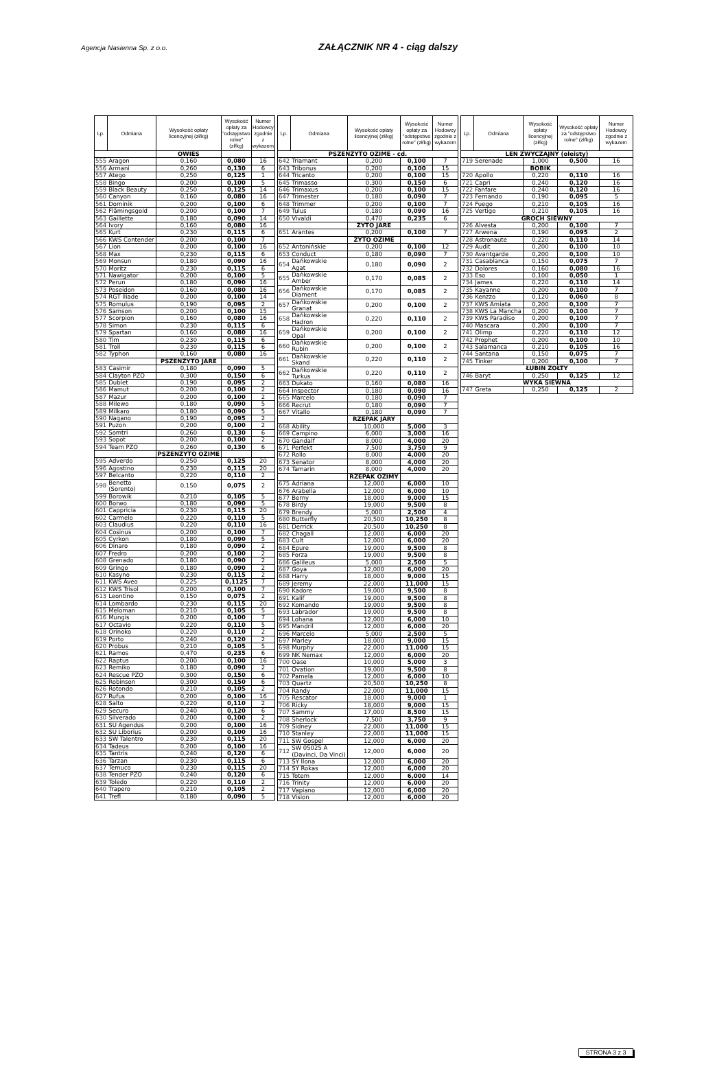Agencja Nasienna Sp. z o.o.
ZAŁĄCZNIK NR 4 - ciąg dalszy
| Lp. | Odmiana | Wysokość opłaty licencyjnej (zł/kg) | Wysokość opłaty za "odstępstwo rolne" (zł/kg) | Numer Hodowcy zgodnie z wykazem |
| --- | --- | --- | --- | --- |
| | | OWIES | | |
| 555 | Aragon | 0,160 | 0,080 | 16 |
| 556 | Armani | 0,260 | 0,130 | 6 |
| 557 | Atego | 0,250 | 0,125 | 1 |
| 558 | Bingo | 0,200 | 0,100 | 5 |
| 559 | Black Beauty | 0,250 | 0,125 | 14 |
| 560 | Canyon | 0,160 | 0,080 | 16 |
| 561 | Dominik | 0,200 | 0,100 | 6 |
| 562 | Flämingsgold | 0,200 | 0,100 | 7 |
| 563 | Gaillette | 0,180 | 0,090 | 14 |
| 564 | Ivory | 0,160 | 0,080 | 16 |
| 565 | Kurt | 0,230 | 0,115 | 6 |
| 566 | KWS Contender | 0,200 | 0,100 | 7 |
| 567 | Lion | 0,200 | 0,100 | 16 |
| 568 | Max | 0,230 | 0,115 | 6 |
| 569 | Monsun | 0,180 | 0,090 | 16 |
| 570 | Moritz | 0,230 | 0,115 | 6 |
| 571 | Nawigator | 0,200 | 0,100 | 5 |
| 572 | Perun | 0,180 | 0,090 | 16 |
| 573 | Poseidon | 0,160 | 0,080 | 16 |
| 574 | RGT Iliade | 0,200 | 0,100 | 14 |
| 575 | Romulus | 0,190 | 0,095 | 2 |
| 576 | Samson | 0,200 | 0,100 | 15 |
| 577 | Scorpion | 0,160 | 0,080 | 16 |
| 578 | Simon | 0,230 | 0,115 | 6 |
| 579 | Spartan | 0,160 | 0,080 | 16 |
| 580 | Tim | 0,230 | 0,115 | 6 |
| 581 | Troll | 0,230 | 0,115 | 6 |
| 582 | Typhon | 0,160 | 0,080 | 16 |
| | | PSZENŻYTO JARE | | |
| 583 | Casimir | 0,180 | 0,090 | 5 |
| 584 | Clayton PZO | 0,300 | 0,150 | 6 |
| 585 | Dublet | 0,190 | 0,095 | 2 |
| 586 | Mamut | 0,200 | 0,100 | 2 |
| 587 | Mazur | 0,200 | 0,100 | 2 |
| 588 | Milewo | 0,180 | 0,090 | 5 |
| 589 | Milkaro | 0,180 | 0,090 | 5 |
| 590 | Nagano | 0,190 | 0,095 | 2 |
| 591 | Puzon | 0,200 | 0,100 | 2 |
| 592 | Somtri | 0,260 | 0,130 | 6 |
| 593 | Sopot | 0,200 | 0,100 | 2 |
| 594 | Team PZO | 0,260 | 0,130 | 6 |
| | | PSZENŻYTO OZIME | | |
| 595 | Adverdo | 0,250 | 0,125 | 20 |
| 596 | Agostino | 0,230 | 0,115 | 20 |
| 597 | Belcanto | 0,220 | 0,110 | 2 |
| 598 | Benetto (Sorento) | 0,150 | 0,075 | 2 |
| 599 | Borowik | 0,210 | 0,105 | 5 |
| 600 | Borwo | 0,180 | 0,090 | 5 |
| 601 | Cappricia | 0,230 | 0,115 | 20 |
| 602 | Carmelo | 0,220 | 0,110 | 5 |
| 603 | Claudius | 0,220 | 0,110 | 16 |
| 604 | Cosinus | 0,200 | 0,100 | 7 |
| 605 | Cyrkon | 0,180 | 0,090 | 5 |
| 606 | Dinaro | 0,180 | 0,090 | 2 |
| 607 | Fredro | 0,200 | 0,100 | 2 |
| 608 | Grenado | 0,180 | 0,090 | 2 |
| 609 | Gringo | 0,180 | 0,090 | 2 |
| 610 | Kasyno | 0,230 | 0,115 | 2 |
| 611 | KWS Aveo | 0,225 | 0,1125 | 7 |
| 612 | KWS Trisol | 0,200 | 0,100 | 7 |
| 613 | Leontino | 0,150 | 0,075 | 2 |
| 614 | Lombardo | 0,230 | 0,115 | 20 |
| 615 | Meloman | 0,210 | 0,105 | 5 |
| 616 | Mungis | 0,200 | 0,100 | 7 |
| 617 | Octavio | 0,220 | 0,110 | 5 |
| 618 | Orinoko | 0,220 | 0,110 | 2 |
| 619 | Porto | 0,240 | 0,120 | 2 |
| 620 | Probus | 0,210 | 0,105 | 5 |
| 621 | Ramos | 0,470 | 0,235 | 6 |
| 622 | Raptus | 0,200 | 0,100 | 16 |
| 623 | Remiko | 0,180 | 0,090 | 2 |
| 624 | Rescue PZO | 0,300 | 0,150 | 6 |
| 625 | Robinson | 0,300 | 0,150 | 6 |
| 626 | Rotondo | 0,210 | 0,105 | 2 |
| 627 | Rufus | 0,200 | 0,100 | 16 |
| 628 | Salto | 0,220 | 0,110 | 2 |
| 629 | Securo | 0,240 | 0,120 | 6 |
| 630 | Silverado | 0,200 | 0,100 | 2 |
| 631 | SU Agendus | 0,200 | 0,100 | 16 |
| 632 | SU Liborius | 0,200 | 0,100 | 16 |
| 633 | SW Talentro | 0,230 | 0,115 | 20 |
| 634 | Tadeus | 0,200 | 0,100 | 16 |
| 635 | Tantris | 0,240 | 0,120 | 6 |
| 636 | Tarzan | 0,230 | 0,115 | 6 |
| 637 | Temuco | 0,230 | 0,115 | 20 |
| 638 | Tender PZO | 0,240 | 0,120 | 6 |
| 639 | Toledo | 0,220 | 0,110 | 2 |
| 640 | Trapero | 0,210 | 0,105 | 2 |
| 641 | Trefl | 0,180 | 0,090 | 5 |
| Lp. | Odmiana | Wysokość opłaty licencyjnej (zł/kg) | Wysokość opłaty za "odstępstwo rolne" (zł/kg) | Numer Hodowcy zgodnie z wykazem |
| --- | --- | --- | --- | --- |
| PSZENŻYTO OZIME - cd. | | | | |
| 642 | Triamant | 0,200 | 0,100 | 7 |
| 643 | Tribonus | 0,200 | 0,100 | 15 |
| 644 | Tricanto | 0,200 | 0,100 | 15 |
| 645 | Trimasso | 0,300 | 0,150 | 6 |
| 646 | Trimaxus | 0,200 | 0,100 | 15 |
| 647 | Trimester | 0,180 | 0,090 | 7 |
| 648 | Trimmer | 0,200 | 0,100 | 7 |
| 649 | Tulus | 0,180 | 0,090 | 16 |
| 650 | Vivaldi | 0,470 | 0,235 | 6 |
| | | ŻYTO JARE | | |
| 651 | Arantes | 0,200 | 0,100 | 7 |
| | | ŻYTO OZIME | | |
| 652 | Antonińskie | 0,200 | 0,100 | 12 |
| 653 | Conduct | 0,180 | 0,090 | 7 |
| 654 | Dańkowskie Agat | 0,180 | 0,090 | 2 |
| 655 | Dańkowskie Amber | 0,170 | 0,085 | 2 |
| 656 | Dańkowskie Diament | 0,170 | 0,085 | 2 |
| 657 | Dańkowskie Granat | 0,200 | 0,100 | 2 |
| 658 | Dańkowskie Hadron | 0,220 | 0,110 | 2 |
| 659 | Dańkowskie Opal | 0,200 | 0,100 | 2 |
| 660 | Dańkowskie Rubin | 0,200 | 0,100 | 2 |
| 661 | Dańkowskie Skand | 0,220 | 0,110 | 2 |
| 662 | Dańkowskie Turkus | 0,220 | 0,110 | 2 |
| 663 | Dukato | 0,160 | 0,080 | 16 |
| 664 | Inspector | 0,180 | 0,090 | 16 |
| 665 | Marcelo | 0,180 | 0,090 | 7 |
| 666 | Recrut | 0,180 | 0,090 | 7 |
| 667 | Vitallo | 0,180 | 0,090 | 7 |
| | | RZEPAK JARY | | |
| 668 | Ability | 10,000 | 5,000 | 3 |
| 669 | Campino | 6,000 | 3,000 | 16 |
| 670 | Gandalf | 8,000 | 4,000 | 20 |
| 671 | Perfekt | 7,500 | 3,750 | 9 |
| 672 | Rollo | 8,000 | 4,000 | 20 |
| 673 | Senator | 8,000 | 4,000 | 20 |
| 674 | Tamarin | 8,000 | 4,000 | 20 |
| | | RZEPAK OZIMY | | |
| 675 | Adriana | 12,000 | 6,000 | 10 |
| 676 | Arabella | 12,000 | 6,000 | 10 |
| 677 | Berny | 18,000 | 9,000 | 15 |
| 678 | Birdy | 19,000 | 9,500 | 8 |
| 679 | Brendy | 5,000 | 2,500 | 4 |
| 680 | Butterfly | 20,500 | 10,250 | 8 |
| 681 | Derrick | 20,500 | 10,250 | 8 |
| 682 | Chagall | 12,000 | 6,000 | 20 |
| 683 | Cult | 12,000 | 6,000 | 20 |
| 684 | Epure | 19,000 | 9,500 | 8 |
| 685 | Forza | 19,000 | 9,500 | 8 |
| 686 | Galileus | 5,000 | 2,500 | 5 |
| 687 | Goya | 12,000 | 6,000 | 20 |
| 688 | Harry | 18,000 | 9,000 | 15 |
| 689 | Jeremy | 22,000 | 11,000 | 15 |
| 690 | Kadore | 19,000 | 9,500 | 8 |
| 691 | Kalif | 19,000 | 9,500 | 8 |
| 692 | Komando | 19,000 | 9,500 | 8 |
| 693 | Labrador | 19,000 | 9,500 | 8 |
| 694 | Lohana | 12,000 | 6,000 | 10 |
| 695 | Mandril | 12,000 | 6,000 | 20 |
| 696 | Marcelo | 5,000 | 2,500 | 5 |
| 697 | Marley | 18,000 | 9,000 | 15 |
| 698 | Murphy | 22,000 | 11,000 | 15 |
| 699 | NK Nemax | 12,000 | 6,000 | 20 |
| 700 | Oase | 10,000 | 5,000 | 3 |
| 701 | Ovation | 19,000 | 9,500 | 8 |
| 702 | Pamela | 12,000 | 6,000 | 10 |
| 703 | Quartz | 20,500 | 10,250 | 8 |
| 704 | Randy | 22,000 | 11,000 | 15 |
| 705 | Rescator | 18,000 | 9,000 | 1 |
| 706 | Ricky | 18,000 | 9,000 | 15 |
| 707 | Sammy | 17,000 | 8,500 | 15 |
| 708 | Sherlock | 7,500 | 3,750 | 9 |
| 709 | Sidney | 22,000 | 11,000 | 15 |
| 710 | Stanley | 22,000 | 11,000 | 15 |
| 711 | SW Gospel | 12,000 | 6,000 | 20 |
| 712 | SW 05025 A (Davinci, Da Vinci) | 12,000 | 6,000 | 20 |
| 713 | SY Ilona | 12,000 | 6,000 | 20 |
| 714 | SY Rokas | 12,000 | 6,000 | 20 |
| 715 | Totem | 12,000 | 6,000 | 14 |
| 716 | Trinity | 12,000 | 6,000 | 20 |
| 717 | Vapiano | 12,000 | 6,000 | 20 |
| 718 | Vision | 12,000 | 6,000 | 20 |
| Lp. | Odmiana | Wysokość opłaty licencyjnej (zł/kg) | Wysokość opłaty za "odstępstwo rolne" (zł/kg) | Numer Hodowcy zgodnie z wykazem |
| --- | --- | --- | --- | --- |
| LEN ZWYCZAJNY (oleisty) | | | | |
| 719 | Serenade | 1,000 | 0,500 | 16 |
| | | BOBIK | | |
| 720 | Apollo | 0,220 | 0,110 | 16 |
| 721 | Capri | 0,240 | 0,120 | 16 |
| 722 | Fanfare | 0,240 | 0,120 | 16 |
| 723 | Fernando | 0,190 | 0,095 | 5 |
| 724 | Fuego | 0,210 | 0,105 | 16 |
| 725 | Vertigo | 0,210 | 0,105 | 16 |
| GROCH SIEWNY | | | | |
| 726 | Alvesta | 0,200 | 0,100 | 7 |
| 727 | Arwena | 0,190 | 0,095 | 2 |
| 728 | Astronaute | 0,220 | 0,110 | 14 |
| 729 | Audit | 0,200 | 0,100 | 10 |
| 730 | Avantgarde | 0,200 | 0,100 | 10 |
| 731 | Casablanca | 0,150 | 0,075 | 7 |
| 732 | Dolores | 0,160 | 0,080 | 16 |
| 733 | Eso | 0,100 | 0,050 | 1 |
| 734 | James | 0,220 | 0,110 | 14 |
| 735 | Kayanne | 0,200 | 0,100 | 7 |
| 736 | Kenzzo | 0,120 | 0,060 | 8 |
| 737 | KWS Amiata | 0,200 | 0,100 | 7 |
| 738 | KWS La Mancha | 0,200 | 0,100 | 7 |
| 739 | KWS Paradiso | 0,200 | 0,100 | 7 |
| 740 | Mascara | 0,200 | 0,100 | 7 |
| 741 | Olimp | 0,220 | 0,110 | 12 |
| 742 | Prophet | 0,200 | 0,100 | 10 |
| 743 | Salamanca | 0,210 | 0,105 | 16 |
| 744 | Santana | 0,150 | 0,075 | 7 |
| 745 | Tinker | 0,200 | 0,100 | 7 |
| ŁUBIN ŻÓŁTY | | | | |
| 746 | Baryt | 0,250 | 0,125 | 12 |
| WYKA SIEWNA | | | | |
| 747 | Greta | 0,250 | 0,125 | 2 |
STRONA 3 z 3